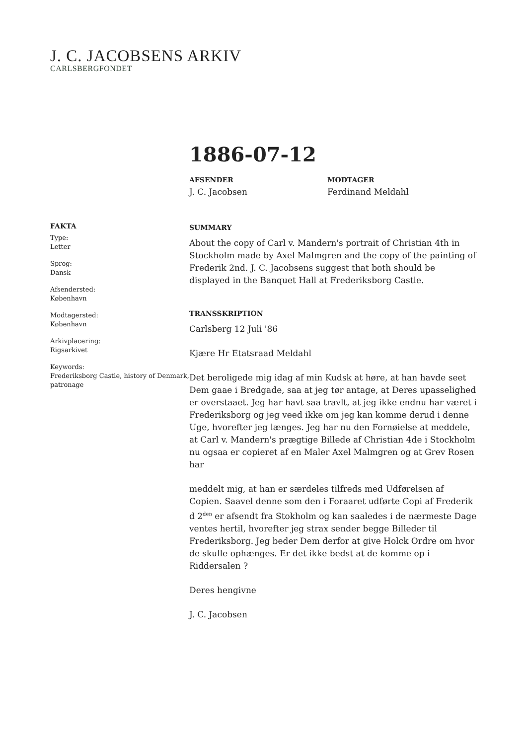J. C. JACOBSENS ARKIV
CARLSBERGFONDET
1886-07-12
AFSENDER
J. C. Jacobsen
MODTAGER
Ferdinand Meldahl
FAKTA
Type:
Letter
Sprog:
Dansk
Afsendersted:
København
Modtagersted:
København
Arkivplacering:
Rigsarkivet
Keywords:
Frederiksborg Castle, history of Denmark, patronage
SUMMARY
About the copy of Carl v. Mandern's portrait of Christian 4th in Stockholm made by Axel Malmgren and the copy of the painting of Frederik 2nd. J. C. Jacobsens suggest that both should be displayed in the Banquet Hall at Frederiksborg Castle.
TRANSSKRIPTION
Carlsberg 12 Juli '86
Kjære Hr Etatsraad Meldahl
Det beroligede mig idag af min Kudsk at høre, at han havde seet Dem gaae i Bredgade, saa at jeg tør antage, at Deres upasselighed er overstaaet. Jeg har havt saa travlt, at jeg ikke endnu har været i Frederiksborg og jeg veed ikke om jeg kan komme derud i denne Uge, hvorefter jeg længes. Jeg har nu den Fornøielse at meddele, at Carl v. Mandern's prægtige Billede af Christian 4de i Stockholm nu ogsaa er copieret af en Maler Axel Malmgren og at Grev Rosen har
meddelt mig, at han er særdeles tilfreds med Udførelsen af Copien. Saavel denne som den i Foraaret udførte Copi af Frederik d 2<sup>den</sup> er afsendt fra Stokholm og kan saaledes i de nærmeste Dage ventes hertil, hvorefter jeg strax sender begge Billeder til Frederiksborg. Jeg beder Dem derfor at give Holck Ordre om hvor de skulle ophænges. Er det ikke bedst at de komme op i Riddersalen ?
Deres hengivne
J. C. Jacobsen